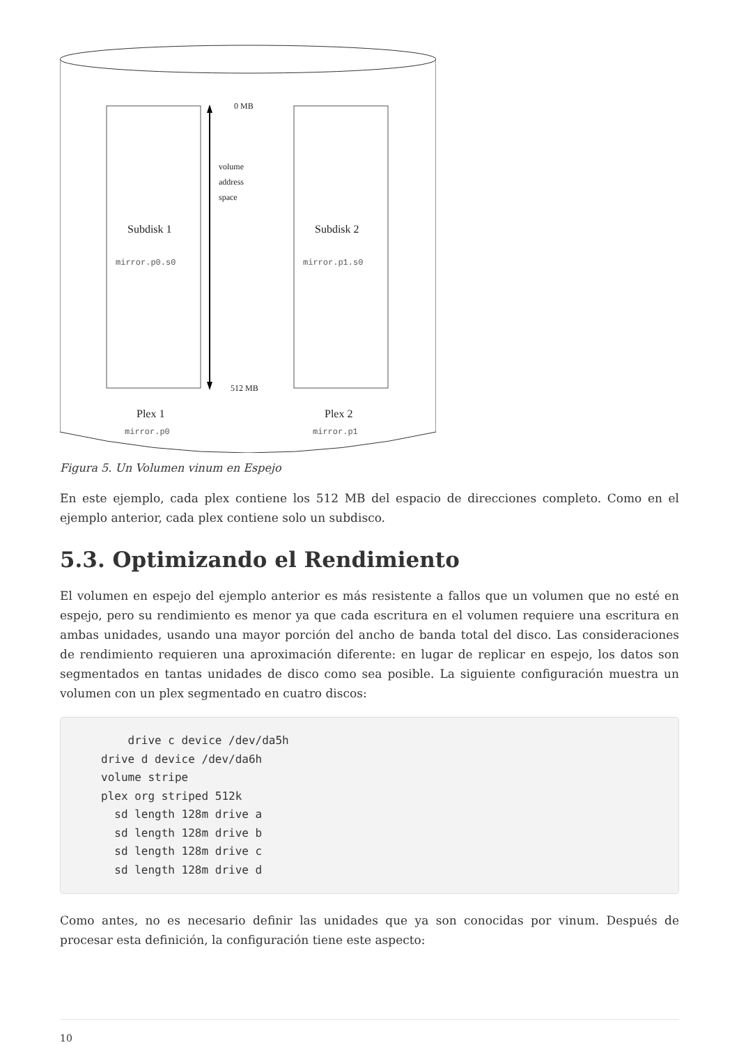0 MB
volume
address
space
Subdisk 1
mirror.p0.s0
Subdisk 2
mirror.p1.s0
512 MB
Plex 1
mirror.p0
Plex 2
mirror.p1
Figura 5. Un Volumen vinum en Espejo
En este ejemplo, cada plex contiene los 512 MB del espacio de direcciones completo. Como en el ejemplo anterior, cada plex contiene solo un subdisco.
5.3. Optimizando el Rendimiento
El volumen en espejo del ejemplo anterior es más resistente a fallos que un volumen que no esté en espejo, pero su rendimiento es menor ya que cada escritura en el volumen requiere una escritura en ambas unidades, usando una mayor porción del ancho de banda total del disco. Las consideraciones de rendimiento requieren una aproximación diferente: en lugar de replicar en espejo, los datos son segmentados en tantas unidades de disco como sea posible. La siguiente configuración muestra un volumen con un plex segmentado en cuatro discos:
    drive c device /dev/da5h
drive d device /dev/da6h
volume stripe
plex org striped 512k
  sd length 128m drive a
  sd length 128m drive b
  sd length 128m drive c
  sd length 128m drive d
Como antes, no es necesario definir las unidades que ya son conocidas por vinum. Después de procesar esta definición, la configuración tiene este aspecto:
10